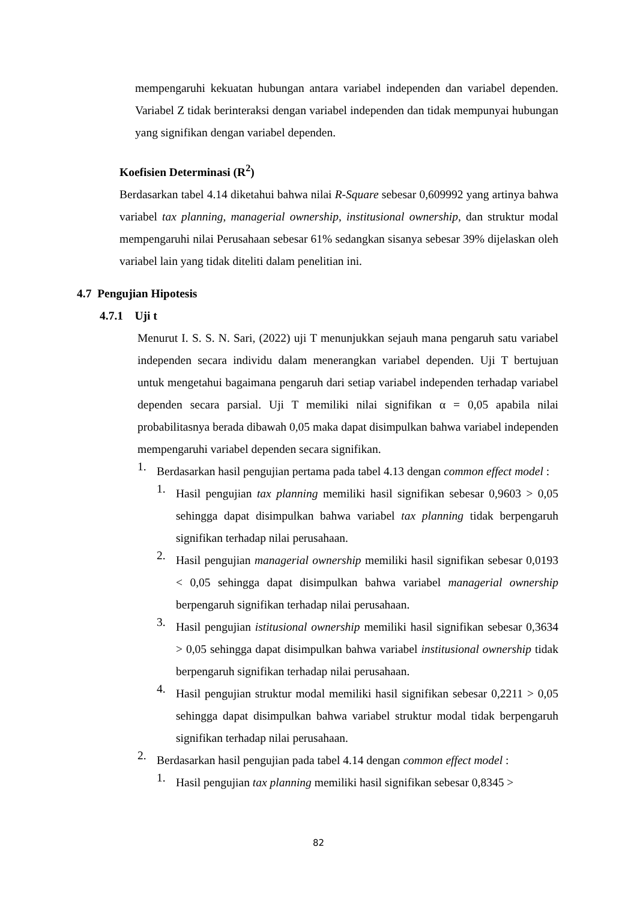mempengaruhi kekuatan hubungan antara variabel independen dan variabel dependen. Variabel Z tidak berinteraksi dengan variabel independen dan tidak mempunyai hubungan yang signifikan dengan variabel dependen.
Koefisien Determinasi (R<sup>2</sup>)
Berdasarkan tabel 4.14 diketahui bahwa nilai R-Square sebesar 0,609992 yang artinya bahwa variabel tax planning, managerial ownership, institusional ownership, dan struktur modal mempengaruhi nilai Perusahaan sebesar 61% sedangkan sisanya sebesar 39% dijelaskan oleh variabel lain yang tidak diteliti dalam penelitian ini.
4.7 Pengujian Hipotesis
4.7.1 Uji t
Menurut I. S. S. N. Sari, (2022) uji T menunjukkan sejauh mana pengaruh satu variabel independen secara individu dalam menerangkan variabel dependen. Uji T bertujuan untuk mengetahui bagaimana pengaruh dari setiap variabel independen terhadap variabel dependen secara parsial. Uji T memiliki nilai signifikan α = 0,05 apabila nilai probabilitasnya berada dibawah 0,05 maka dapat disimpulkan bahwa variabel independen mempengaruhi variabel dependen secara signifikan.
1.
Berdasarkan hasil pengujian pertama pada tabel 4.13 dengan common effect model :
1.
Hasil pengujian tax planning memiliki hasil signifikan sebesar 0,9603 > 0,05 sehingga dapat disimpulkan bahwa variabel tax planning tidak berpengaruh signifikan terhadap nilai perusahaan.
2.
Hasil pengujian managerial ownership memiliki hasil signifikan sebesar 0,0193 < 0,05 sehingga dapat disimpulkan bahwa variabel managerial ownership berpengaruh signifikan terhadap nilai perusahaan.
3.
Hasil pengujian istitusional ownership memiliki hasil signifikan sebesar 0,3634 > 0,05 sehingga dapat disimpulkan bahwa variabel institusional ownership tidak berpengaruh signifikan terhadap nilai perusahaan.
4.
Hasil pengujian struktur modal memiliki hasil signifikan sebesar 0,2211 > 0,05 sehingga dapat disimpulkan bahwa variabel struktur modal tidak berpengaruh signifikan terhadap nilai perusahaan.
2.
Berdasarkan hasil pengujian pada tabel 4.14 dengan common effect model :
1.
Hasil pengujian tax planning memiliki hasil signifikan sebesar 0,8345 >
82